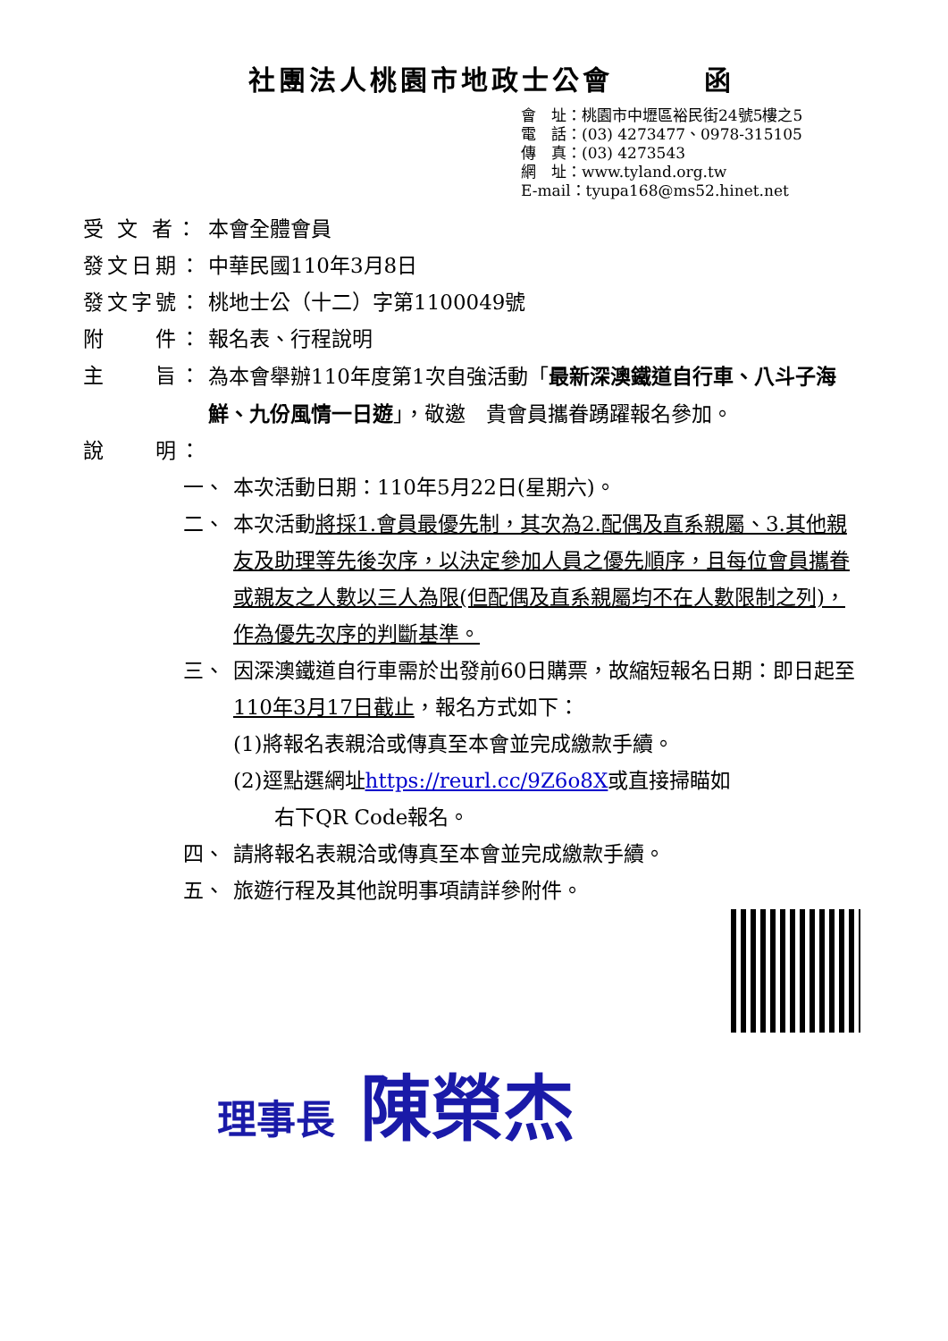社團法人桃園市地政士公會　　　函
會　址：桃園市中壢區裕民街24號5樓之5
電　話：(03) 4273477、0978-315105
傳　真：(03) 4273543
網　址：www.tyland.org.tw
E-mail：tyupa168@ms52.hinet.net
受 文 者：
本會全體會員
發文日期： 中華民國110年3月8日
發文字號： 桃地士公（十二）字第1100049號
附　　件： 報名表、行程說明
主　　旨： 為本會舉辦110年度第1次自強活動「最新深澳鐵道自行車、八斗子海鮮、九份風情一日遊」，敬邀　貴會員攜眷踴躍報名參加。
說　　明：
一、 本次活動日期：110年5月22日(星期六)。
二、 本次活動將採1.會員最優先制，其次為2.配偶及直系親屬、3.其他親友及助理等先後次序，以決定參加人員之優先順序，且每位會員攜眷或親友之人數以三人為限(但配偶及直系親屬均不在人數限制之列)，作為優先次序的判斷基準。
三、 因深澳鐵道自行車需於出發前60日購票，故縮短報名日期：即日起至110年3月17日截止，報名方式如下：
(1)將報名表親洽或傳真至本會並完成繳款手續。
(2)逕點選網址https://reurl.cc/9Z6o8X或直接掃瞄如
　　右下QR Code報名。
四、 請將報名表親洽或傳真至本會並完成繳款手續。
五、 旅遊行程及其他說明事項請詳參附件。
理事長 陳榮杰